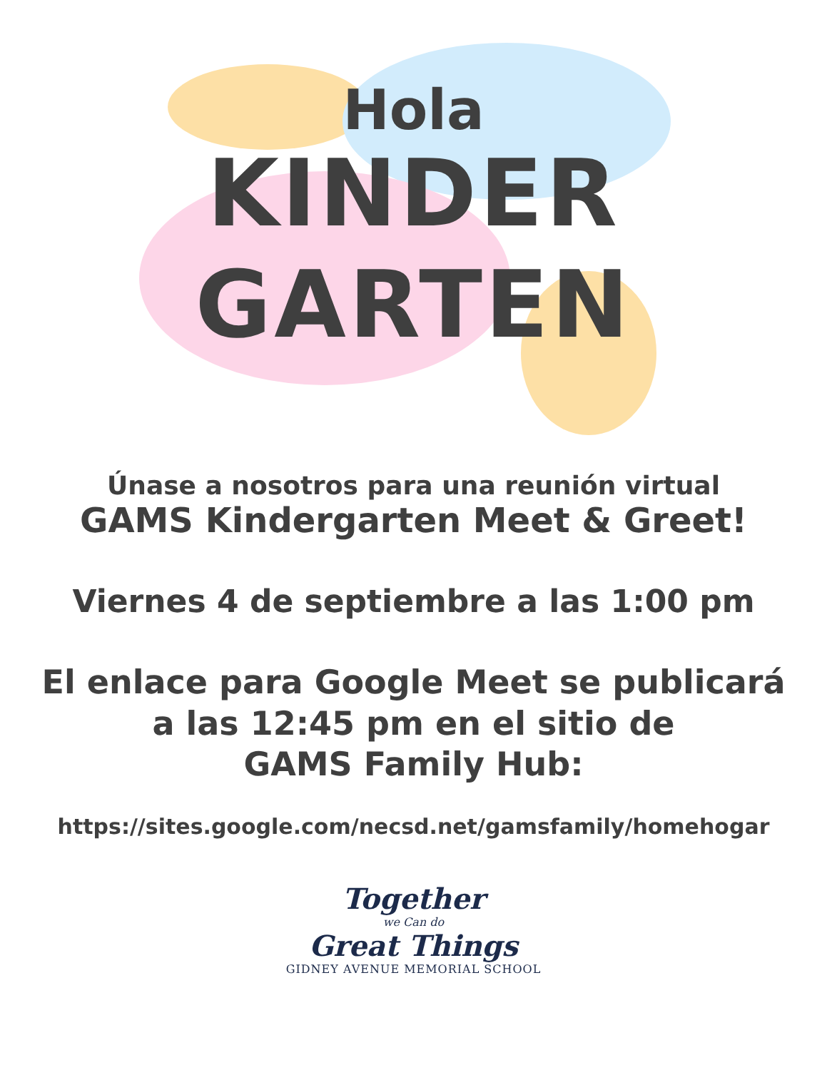Hola
KINDER
GARTEN
Únase a nosotros para una reunión virtual
GAMS Kindergarten Meet & Greet!
Viernes 4 de septiembre a las 1:00 pm
El enlace para Google Meet se publicará
a las 12:45 pm en el sitio de
GAMS Family Hub:
https://sites.google.com/necsd.net/gamsfamily/homehogar
Together
we Can do
Great Things
GIDNEY AVENUE MEMORIAL SCHOOL